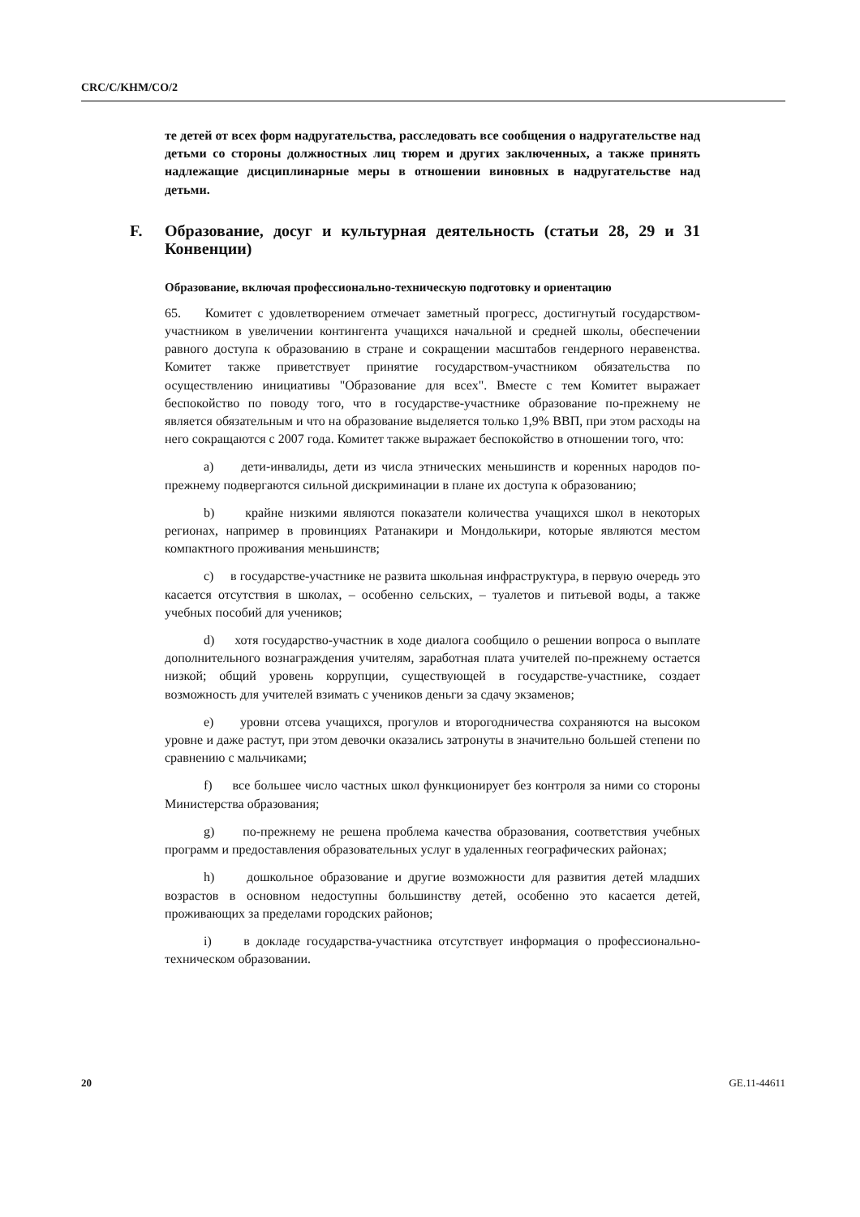CRC/C/KHM/CO/2
те детей от всех форм надругательства, расследовать все сообщения о надругательстве над детьми со стороны должностных лиц тюрем и других заключенных, а также принять надлежащие дисциплинарные меры в отношении виновных в надругательстве над детьми.
F. Образование, досуг и культурная деятельность (статьи 28, 29 и 31 Конвенции)
Образование, включая профессионально-техническую подготовку и ориентацию
65. Комитет с удовлетворением отмечает заметный прогресс, достигнутый государством-участником в увеличении контингента учащихся начальной и средней школы, обеспечении равного доступа к образованию в стране и сокращении масштабов гендерного неравенства. Комитет также приветствует принятие государством-участником обязательства по осуществлению инициативы "Образование для всех". Вместе с тем Комитет выражает беспокойство по поводу того, что в государстве-участнике образование по-прежнему не является обязательным и что на образование выделяется только 1,9% ВВП, при этом расходы на него сокращаются с 2007 года. Комитет также выражает беспокойство в отношении того, что:
a) дети-инвалиды, дети из числа этнических меньшинств и коренных народов по-прежнему подвергаются сильной дискриминации в плане их доступа к образованию;
b) крайне низкими являются показатели количества учащихся школ в некоторых регионах, например в провинциях Ратанакири и Мондолькири, которые являются местом компактного проживания меньшинств;
c) в государстве-участнике не развита школьная инфраструктура, в первую очередь это касается отсутствия в школах, – особенно сельских, – туалетов и питьевой воды, а также учебных пособий для учеников;
d) хотя государство-участник в ходе диалога сообщило о решении вопроса о выплате дополнительного вознаграждения учителям, заработная плата учителей по-прежнему остается низкой; общий уровень коррупции, существующей в государстве-участнике, создает возможность для учителей взимать с учеников деньги за сдачу экзаменов;
e) уровни отсева учащихся, прогулов и второгодничества сохраняются на высоком уровне и даже растут, при этом девочки оказались затронуты в значительно большей степени по сравнению с мальчиками;
f) все большее число частных школ функционирует без контроля за ними со стороны Министерства образования;
g) по-прежнему не решена проблема качества образования, соответствия учебных программ и предоставления образовательных услуг в удаленных географических районах;
h) дошкольное образование и другие возможности для развития детей младших возрастов в основном недоступны большинству детей, особенно это касается детей, проживающих за пределами городских районов;
i) в докладе государства-участника отсутствует информация о профессионально-техническом образовании.
20 GE.11-44611